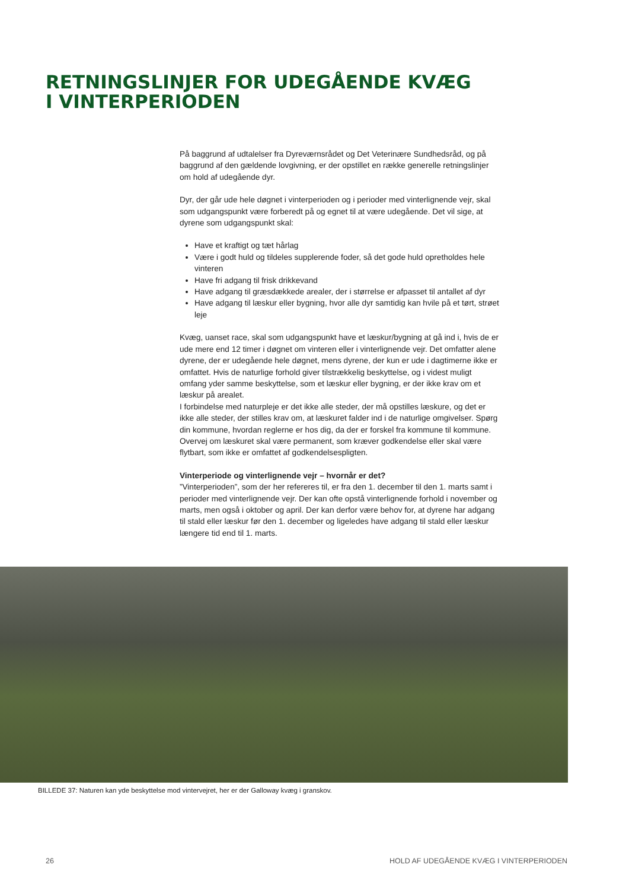RETNINGSLINJER FOR UDEGÅENDE KVÆG
I VINTERPERIODEN
På baggrund af udtalelser fra Dyreværnsrådet og Det Veterinære Sundhedsråd, og på baggrund af den gældende lovgivning, er der opstillet en række generelle retningslinjer om hold af udegående dyr.
Dyr, der går ude hele døgnet i vinterperioden og i perioder med vinterlignende vejr, skal som udgangspunkt være forberedt på og egnet til at være udegående. Det vil sige, at dyrene som udgangspunkt skal:
Have et kraftigt og tæt hårlag
Være i godt huld og tildeles supplerende foder, så det gode huld opretholdes hele vinteren
Have fri adgang til frisk drikkevand
Have adgang til græsdækkede arealer, der i størrelse er afpasset til antallet af dyr
Have adgang til læskur eller bygning, hvor alle dyr samtidig kan hvile på et tørt, strøet leje
Kvæg, uanset race, skal som udgangspunkt have et læskur/bygning at gå ind i, hvis de er ude mere end 12 timer i døgnet om vinteren eller i vinterlignende vejr. Det omfatter alene dyrene, der er udegående hele døgnet, mens dyrene, der kun er ude i dagtimerne ikke er omfattet. Hvis de naturlige forhold giver tilstrækkelig beskyttelse, og i videst muligt omfang yder samme beskyttelse, som et læskur eller bygning, er der ikke krav om et læskur på arealet.
I forbindelse med naturpleje er det ikke alle steder, der må opstilles læskure, og det er ikke alle steder, der stilles krav om, at læskuret falder ind i de naturlige omgivelser. Spørg din kommune, hvordan reglerne er hos dig, da der er forskel fra kommune til kommune. Overvej om læskuret skal være permanent, som kræver godkendelse eller skal være flytbart, som ikke er omfattet af godkendelsespligten.
Vinterperiode og vinterlignende vejr – hvornår er det?
”Vinterperioden”, som der her refereres til, er fra den 1. december til den 1. marts samt i perioder med vinterlignende vejr. Der kan ofte opstå vinterlignende forhold i november og marts, men også i oktober og april. Der kan derfor være behov for, at dyrene har adgang til stald eller læskur før den 1. december og ligeledes have adgang til stald eller læskur længere tid end til 1. marts.
BILLEDE 37: Naturen kan yde beskyttelse mod vintervejret, her er der Galloway kvæg i granskov.
26
HOLD AF UDEGÅENDE KVÆG I VINTERPERIODEN